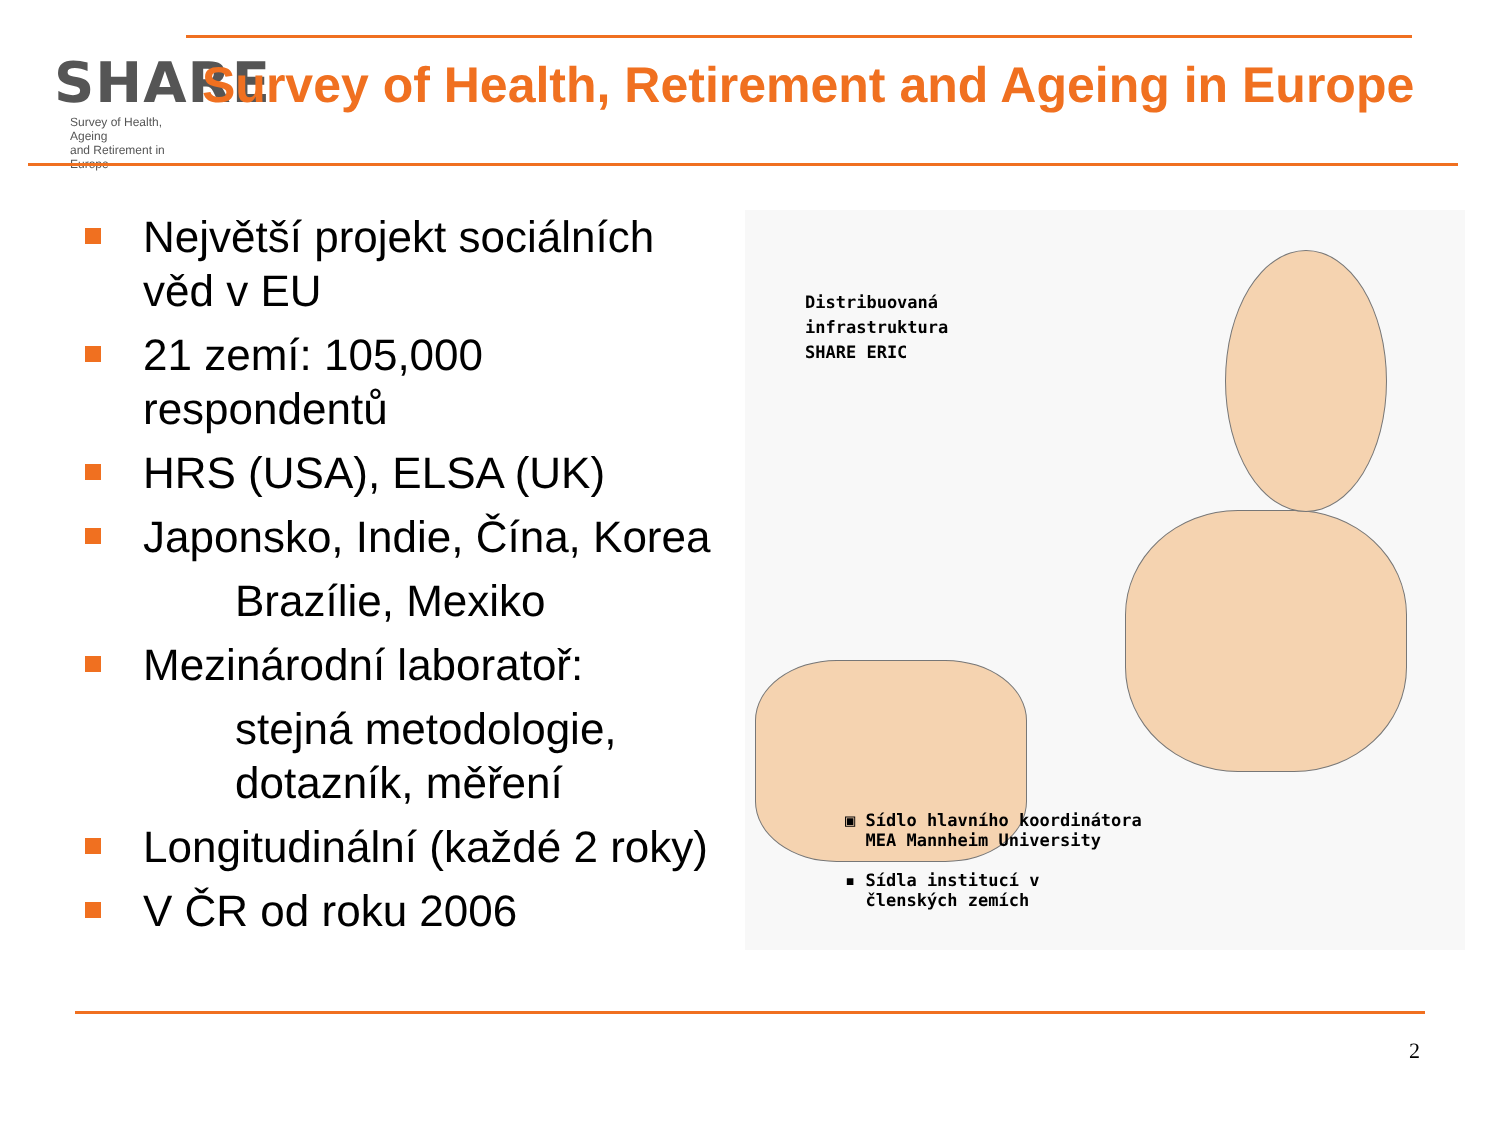SHARE
Survey of Health, Ageing
and Retirement in Europe
Survey of Health, Retirement and Ageing in Europe
Největší projekt sociálních věd v EU
21 zemí: 105,000 respondentů
HRS (USA), ELSA (UK)
Japonsko, Indie, Čína, Korea
Brazílie, Mexiko
Mezinárodní laboratoř:
stejná metodologie, dotazník, měření
Longitudinální (každé 2 roky)
V ČR od roku 2006
Distribuovaná
infrastruktura
SHARE ERIC
▣ Sídlo hlavního koordinátora
MEA Mannheim University
▪ Sídla institucí v
členských zemích
2